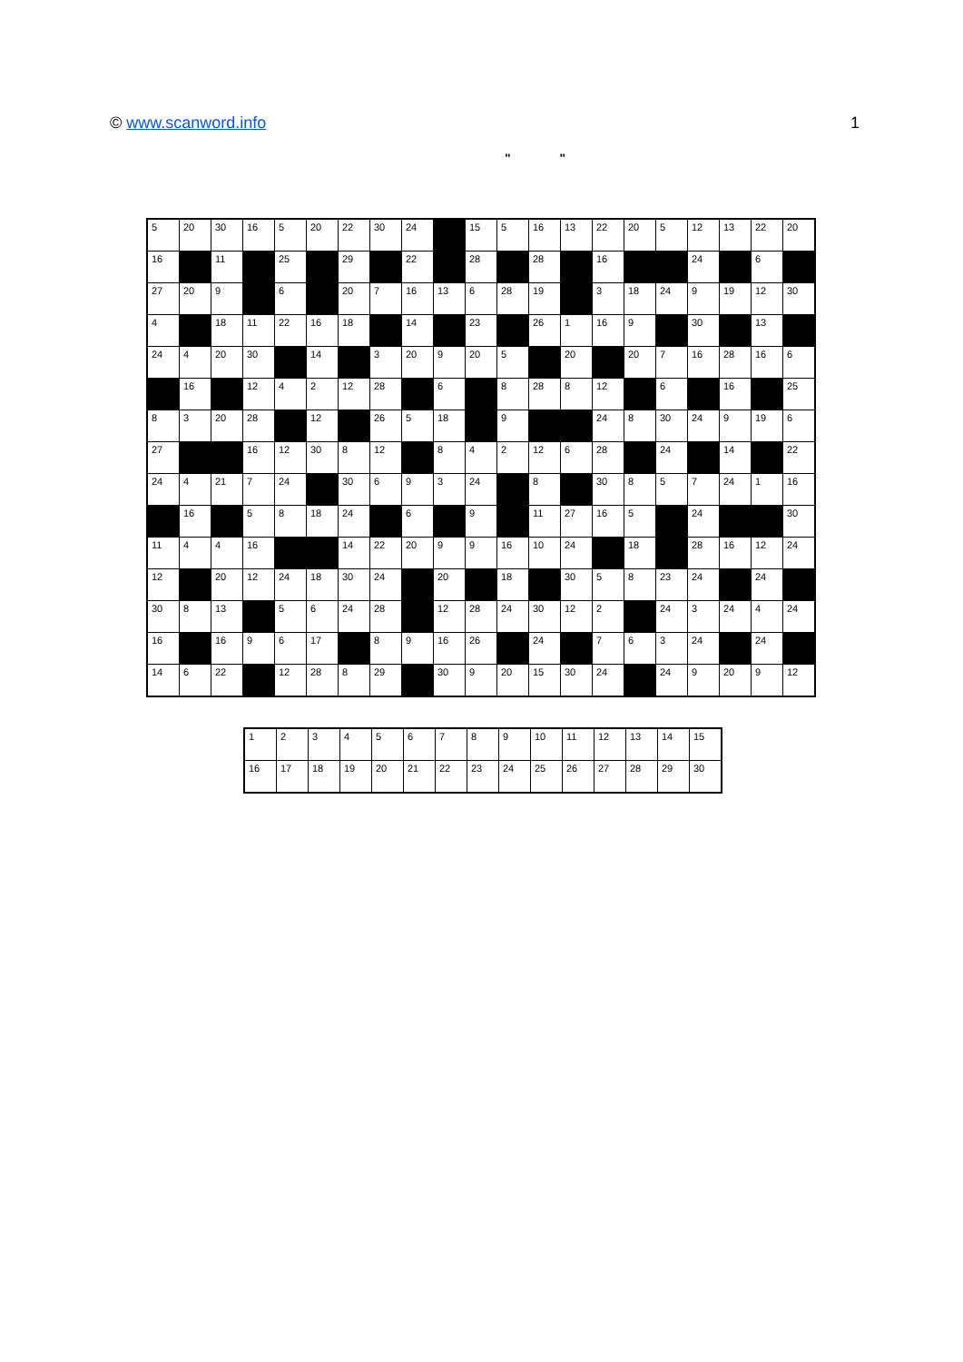© www.scanword.info 1
" "
| 5 | 20 | 30 | 16 | 5 | 20 | 22 | 30 | 24 | | 15 | 5 | 16 | 13 | 22 | 20 | 5 | 12 | 13 | 22 | 20 |
| 16 | | 11 | | 25 | | 29 | | 22 | | 28 | | 28 | | 16 | | | 24 | | 6 | |
| 27 | 20 | 9 | | 6 | | 20 | 7 | 16 | 13 | 6 | 28 | 19 | | 3 | 18 | 24 | 9 | 19 | 12 | 30 |
| 4 | | 18 | 11 | 22 | 16 | 18 | | 14 | | 23 | | 26 | 1 | 16 | 9 | | 30 | | 13 | |
| 24 | 4 | 20 | 30 | | 14 | | 3 | 20 | 9 | 20 | 5 | | 20 | | 20 | 7 | 16 | 28 | 16 | 6 |
| | 16 | | 12 | 4 | 2 | 12 | 28 | | 6 | | 8 | 28 | 8 | 12 | | 6 | | 16 | | 25 |
| 8 | 3 | 20 | 28 | | 12 | | 26 | 5 | 18 | | 9 | | | 24 | 8 | 30 | 24 | 9 | 19 | 6 |
| 27 | | | 16 | 12 | 30 | 8 | 12 | | 8 | 4 | 2 | 12 | 6 | 28 | | 24 | | 14 | | 22 |
| 24 | 4 | 21 | 7 | 24 | | 30 | 6 | 9 | 3 | 24 | | 8 | | 30 | 8 | 5 | 7 | 24 | 1 | 16 |
| | 16 | | 5 | 8 | 18 | 24 | | 6 | | 9 | | 11 | 27 | 16 | 5 | | 24 | | | 30 |
| 11 | 4 | 4 | 16 | | | 14 | 22 | 20 | 9 | 9 | 16 | 10 | 24 | | 18 | | 28 | 16 | 12 | 24 |
| 12 | | 20 | 12 | 24 | 18 | 30 | 24 | | 20 | | 18 | | 30 | 5 | 8 | 23 | 24 | | 24 | |
| 30 | 8 | 13 | | 5 | 6 | 24 | 28 | | 12 | 28 | 24 | 30 | 12 | 2 | | 24 | 3 | 24 | 4 | 24 |
| 16 | | 16 | 9 | 6 | 17 | | 8 | 9 | 16 | 26 | | 24 | | 7 | 6 | 3 | 24 | | 24 | |
| 14 | 6 | 22 | | 12 | 28 | 8 | 29 | | 30 | 9 | 20 | 15 | 30 | 24 | | 24 | 9 | 20 | 9 | 12 |
| 1 | 2 | 3 | 4 | 5 | 6 | 7 | 8 | 9 | 10 | 11 | 12 | 13 | 14 | 15 |
| 16 | 17 | 18 | 19 | 20 | 21 | 22 | 23 | 24 | 25 | 26 | 27 | 28 | 29 | 30 |